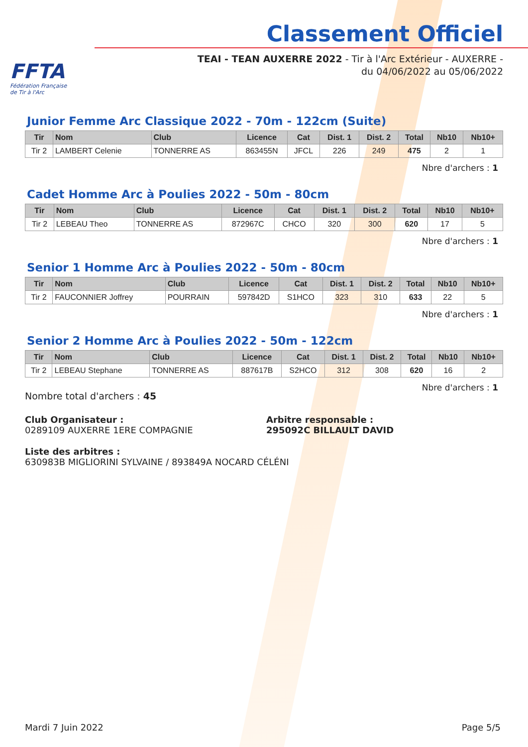FFTA
Fédération Française
de Tir à l'Arc
Classement Officiel
TEAI - TEAN AUXERRE 2022 - Tir à l'Arc Extérieur - AUXERRE - du 04/06/2022 au 05/06/2022
Junior Femme Arc Classique 2022 - 70m - 122cm (Suite)
| Tir | Nom | Club | Licence | Cat | Dist. 1 | Dist. 2 | Total | Nb10 | Nb10+ |
| --- | --- | --- | --- | --- | --- | --- | --- | --- | --- |
| Tir 2 | LAMBERT Celenie | TONNERRE AS | 863455N | JFCL | 226 | 249 | 475 | 2 | 1 |
Nbre d'archers : 1
Cadet Homme Arc à Poulies 2022 - 50m - 80cm
| Tir | Nom | Club | Licence | Cat | Dist. 1 | Dist. 2 | Total | Nb10 | Nb10+ |
| --- | --- | --- | --- | --- | --- | --- | --- | --- | --- |
| Tir 2 | LEBEAU Theo | TONNERRE AS | 872967C | CHCO | 320 | 300 | 620 | 17 | 5 |
Nbre d'archers : 1
Senior 1 Homme Arc à Poulies 2022 - 50m - 80cm
| Tir | Nom | Club | Licence | Cat | Dist. 1 | Dist. 2 | Total | Nb10 | Nb10+ |
| --- | --- | --- | --- | --- | --- | --- | --- | --- | --- |
| Tir 2 | FAUCONNIER Joffrey | POURRAIN | 597842D | S1HCO | 323 | 310 | 633 | 22 | 5 |
Nbre d'archers : 1
Senior 2 Homme Arc à Poulies 2022 - 50m - 122cm
| Tir | Nom | Club | Licence | Cat | Dist. 1 | Dist. 2 | Total | Nb10 | Nb10+ |
| --- | --- | --- | --- | --- | --- | --- | --- | --- | --- |
| Tir 2 | LEBEAU Stephane | TONNERRE AS | 887617B | S2HCO | 312 | 308 | 620 | 16 | 2 |
Nbre d'archers : 1
Nombre total d'archers : 45
Club Organisateur :
0289109 AUXERRE 1ERE COMPAGNIE
Arbitre responsable :
295092C BILLAULT DAVID
Liste des arbitres :
630983B MIGLIORINI SYLVAINE / 893849A NOCARD CÉLÉNI
Mardi 7 Juin 2022 Page 5/5